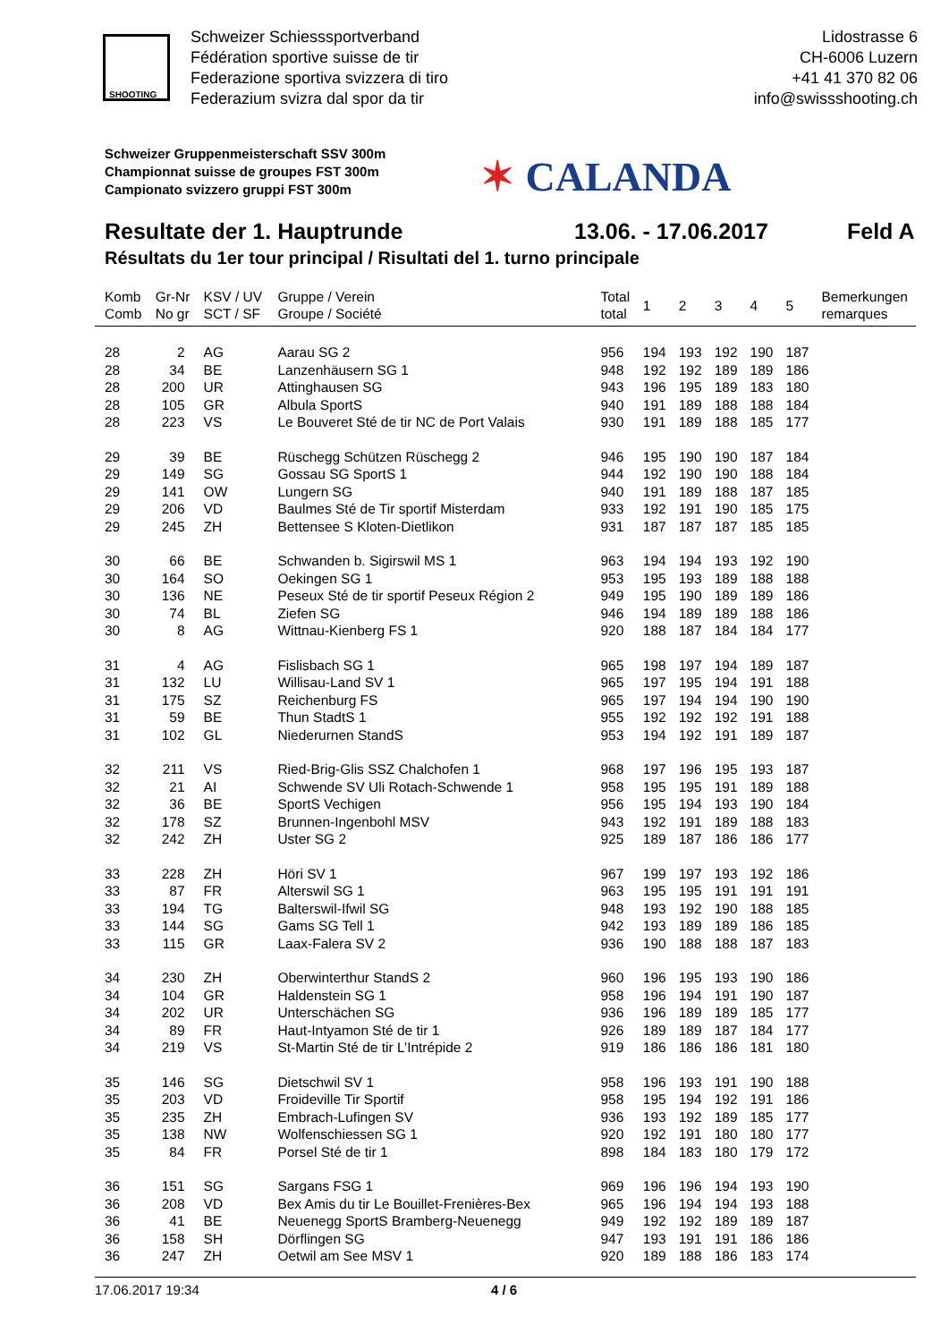Schweizer Schiesssportverband
Fédération sportive suisse de tir
Federazione sportiva svizzera di tiro
Federazium svizra dal spor da tir
Lidostrasse 6
CH-6006 Luzern
+41 41 370 82 06
info@swissshooting.ch
SHOOTING
Schweizer Gruppenmeisterschaft SSV 300m
Championnat suisse de groupes FST 300m
Campionato svizzero gruppi FST 300m
✶ CALANDA
Resultate der 1. Hauptrunde 13.06. - 17.06.2017 Feld A
Résultats du 1er tour principal / Risultati del 1. turno principale
| Komb Comb | Gr-Nr No gr | KSV / UV SCT / SF | Gruppe / Verein Groupe / Société | Total total | 1 | 2 | 3 | 4 | 5 | Bemerkungen remarques |
| --- | --- | --- | --- | --- | --- | --- | --- | --- | --- | --- |
| 28 | 2 | AG | Aarau SG 2 | 956 | 194 | 193 | 192 | 190 | 187 | |
| 28 | 34 | BE | Lanzenhäusern SG 1 | 948 | 192 | 192 | 189 | 189 | 186 | |
| 28 | 200 | UR | Attinghausen SG | 943 | 196 | 195 | 189 | 183 | 180 | |
| 28 | 105 | GR | Albula SportS | 940 | 191 | 189 | 188 | 188 | 184 | |
| 28 | 223 | VS | Le Bouveret Sté de tir NC de Port Valais | 930 | 191 | 189 | 188 | 185 | 177 | |
| 29 | 39 | BE | Rüschegg Schützen Rüschegg 2 | 946 | 195 | 190 | 190 | 187 | 184 | |
| 29 | 149 | SG | Gossau SG SportS 1 | 944 | 192 | 190 | 190 | 188 | 184 | |
| 29 | 141 | OW | Lungern SG | 940 | 191 | 189 | 188 | 187 | 185 | |
| 29 | 206 | VD | Baulmes Sté de Tir sportif Misterdam | 933 | 192 | 191 | 190 | 185 | 175 | |
| 29 | 245 | ZH | Bettensee S Kloten-Dietlikon | 931 | 187 | 187 | 187 | 185 | 185 | |
| 30 | 66 | BE | Schwanden b. Sigirswil MS 1 | 963 | 194 | 194 | 193 | 192 | 190 | |
| 30 | 164 | SO | Oekingen SG 1 | 953 | 195 | 193 | 189 | 188 | 188 | |
| 30 | 136 | NE | Peseux Sté de tir sportif Peseux Région 2 | 949 | 195 | 190 | 189 | 189 | 186 | |
| 30 | 74 | BL | Ziefen SG | 946 | 194 | 189 | 189 | 188 | 186 | |
| 30 | 8 | AG | Wittnau-Kienberg FS 1 | 920 | 188 | 187 | 184 | 184 | 177 | |
| 31 | 4 | AG | Fislisbach SG 1 | 965 | 198 | 197 | 194 | 189 | 187 | |
| 31 | 132 | LU | Willisau-Land SV 1 | 965 | 197 | 195 | 194 | 191 | 188 | |
| 31 | 175 | SZ | Reichenburg FS | 965 | 197 | 194 | 194 | 190 | 190 | |
| 31 | 59 | BE | Thun StadtS 1 | 955 | 192 | 192 | 192 | 191 | 188 | |
| 31 | 102 | GL | Niederurnen StandS | 953 | 194 | 192 | 191 | 189 | 187 | |
| 32 | 211 | VS | Ried-Brig-Glis SSZ Chalchofen 1 | 968 | 197 | 196 | 195 | 193 | 187 | |
| 32 | 21 | AI | Schwende SV Uli Rotach-Schwende 1 | 958 | 195 | 195 | 191 | 189 | 188 | |
| 32 | 36 | BE | SportS Vechigen | 956 | 195 | 194 | 193 | 190 | 184 | |
| 32 | 178 | SZ | Brunnen-Ingenbohl MSV | 943 | 192 | 191 | 189 | 188 | 183 | |
| 32 | 242 | ZH | Uster SG 2 | 925 | 189 | 187 | 186 | 186 | 177 | |
| 33 | 228 | ZH | Höri SV 1 | 967 | 199 | 197 | 193 | 192 | 186 | |
| 33 | 87 | FR | Alterswil SG 1 | 963 | 195 | 195 | 191 | 191 | 191 | |
| 33 | 194 | TG | Balterswil-Ifwil SG | 948 | 193 | 192 | 190 | 188 | 185 | |
| 33 | 144 | SG | Gams SG Tell 1 | 942 | 193 | 189 | 189 | 186 | 185 | |
| 33 | 115 | GR | Laax-Falera SV 2 | 936 | 190 | 188 | 188 | 187 | 183 | |
| 34 | 230 | ZH | Oberwinterthur StandS 2 | 960 | 196 | 195 | 193 | 190 | 186 | |
| 34 | 104 | GR | Haldenstein SG 1 | 958 | 196 | 194 | 191 | 190 | 187 | |
| 34 | 202 | UR | Unterschächen SG | 936 | 196 | 189 | 189 | 185 | 177 | |
| 34 | 89 | FR | Haut-Intyamon Sté de tir 1 | 926 | 189 | 189 | 187 | 184 | 177 | |
| 34 | 219 | VS | St-Martin Sté de tir L’Intrépide 2 | 919 | 186 | 186 | 186 | 181 | 180 | |
| 35 | 146 | SG | Dietschwil SV 1 | 958 | 196 | 193 | 191 | 190 | 188 | |
| 35 | 203 | VD | Froideville Tir Sportif | 958 | 195 | 194 | 192 | 191 | 186 | |
| 35 | 235 | ZH | Embrach-Lufingen SV | 936 | 193 | 192 | 189 | 185 | 177 | |
| 35 | 138 | NW | Wolfenschiessen SG 1 | 920 | 192 | 191 | 180 | 180 | 177 | |
| 35 | 84 | FR | Porsel Sté de tir 1 | 898 | 184 | 183 | 180 | 179 | 172 | |
| 36 | 151 | SG | Sargans FSG 1 | 969 | 196 | 196 | 194 | 193 | 190 | |
| 36 | 208 | VD | Bex Amis du tir Le Bouillet-Frenières-Bex | 965 | 196 | 194 | 194 | 193 | 188 | |
| 36 | 41 | BE | Neuenegg SportS Bramberg-Neuenegg | 949 | 192 | 192 | 189 | 189 | 187 | |
| 36 | 158 | SH | Dörflingen SG | 947 | 193 | 191 | 191 | 186 | 186 | |
| 36 | 247 | ZH | Oetwil am See MSV 1 | 920 | 189 | 188 | 186 | 183 | 174 | |
17.06.2017 19:34 4 / 6